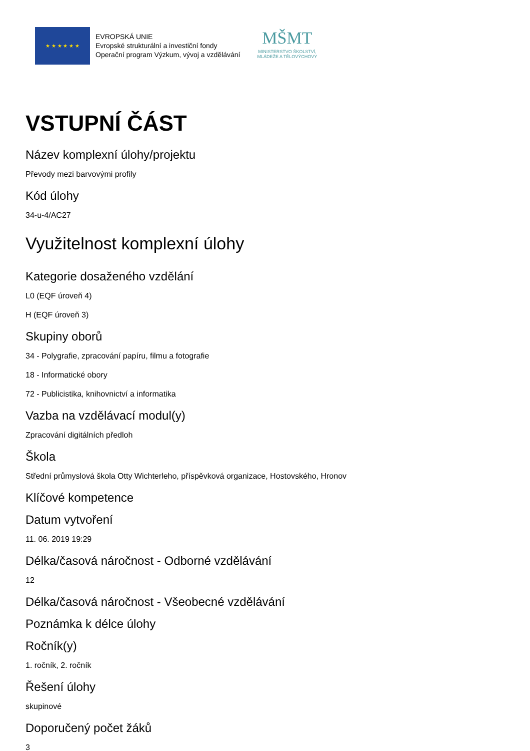★ ★ ★ ★ ★ ★
EVROPSKÁ UNIE
Evropské strukturální a investiční fondy
Operační program Výzkum, vývoj a vzdělávání
MŠMT
MINISTERSTVO ŠKOLSTVÍ,
MLÁDEŽE A TĚLOVÝCHOVY
VSTUPNÍ ČÁST
Název komplexní úlohy/projektu
Převody mezi barvovými profily
Kód úlohy
34-u-4/AC27
Využitelnost komplexní úlohy
Kategorie dosaženého vzdělání
L0 (EQF úroveň 4)
H (EQF úroveň 3)
Skupiny oborů
34 - Polygrafie, zpracování papíru, filmu a fotografie
18 - Informatické obory
72 - Publicistika, knihovnictví a informatika
Vazba na vzdělávací modul(y)
Zpracování digitálních předloh
Škola
Střední průmyslová škola Otty Wichterleho, příspěvková organizace, Hostovského, Hronov
Klíčové kompetence
Datum vytvoření
11. 06. 2019 19:29
Délka/časová náročnost - Odborné vzdělávání
12
Délka/časová náročnost - Všeobecné vzdělávání
Poznámka k délce úlohy
Ročník(y)
1. ročník, 2. ročník
Řešení úlohy
skupinové
Doporučený počet žáků
3